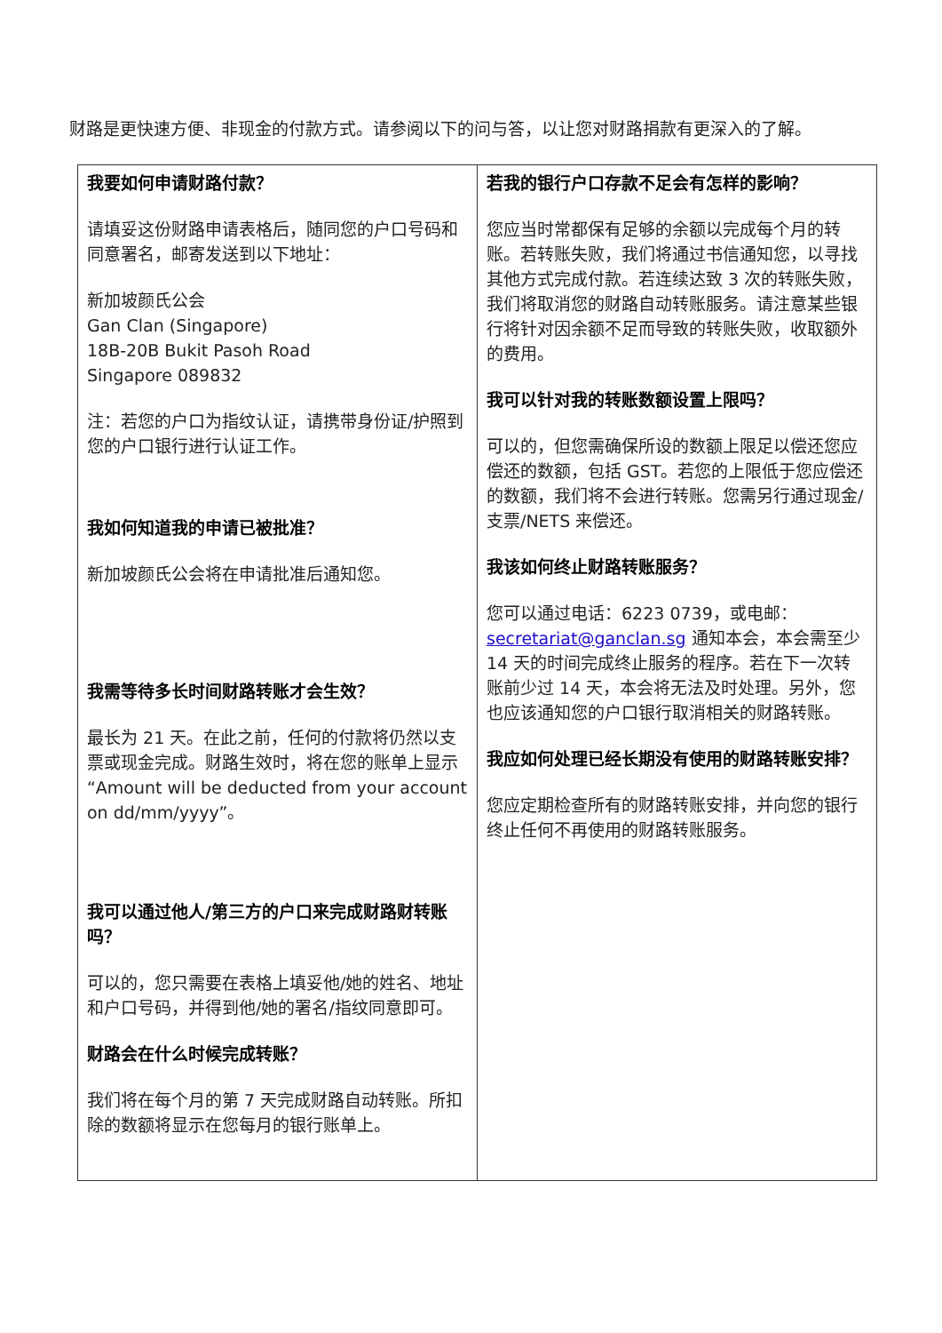财路是更快速方便、非现金的付款方式。请参阅以下的问与答，以让您对财路捐款有更深入的了解。
| 我要如何申请财路付款？ 请填妥这份财路申请表格后，随同您的户口号码和同意署名，邮寄发送到以下地址： 新加坡颜氏公会 Gan Clan (Singapore) 18B-20B Bukit Pasoh Road Singapore 089832 注：若您的户口为指纹认证，请携带身份证/护照到您的户口银行进行认证工作。 我如何知道我的申请已被批准？ 新加坡颜氏公会将在申请批准后通知您。 我需等待多长时间财路转账才会生效？ 最长为 21 天。在此之前，任何的付款将仍然以支票或现金完成。财路生效时，将在您的账单上显示“Amount will be deducted from your account on dd/mm/yyyy”。 我可以通过他人/第三方的户口来完成财路财转账吗？ 可以的，您只需要在表格上填妥他/她的姓名、地址和户口号码，并得到他/她的署名/指纹同意即可。 财路会在什么时候完成转账？ 我们将在每个月的第 7 天完成财路自动转账。所扣除的数额将显示在您每月的银行账单上。 | 若我的银行户口存款不足会有怎样的影响？ 您应当时常都保有足够的余额以完成每个月的转账。若转账失败，我们将通过书信通知您，以寻找其他方式完成付款。若连续达致 3 次的转账失败，我们将取消您的财路自动转账服务。请注意某些银行将针对因余额不足而导致的转账失败，收取额外的费用。 我可以针对我的转账数额设置上限吗？ 可以的，但您需确保所设的数额上限足以偿还您应偿还的数额，包括 GST。若您的上限低于您应偿还的数额，我们将不会进行转账。您需另行通过现金/支票/NETS 来偿还。 我该如何终止财路转账服务？ 您可以通过电话：6223 0739，或电邮： secretariat@ganclan.sg 通知本会，本会需至少 14 天的时间完成终止服务的程序。若在下一次转账前少过 14 天，本会将无法及时处理。另外，您也应该通知您的户口银行取消相关的财路转账。 我应如何处理已经长期没有使用的财路转账安排？ 您应定期检查所有的财路转账安排，并向您的银行终止任何不再使用的财路转账服务。 |